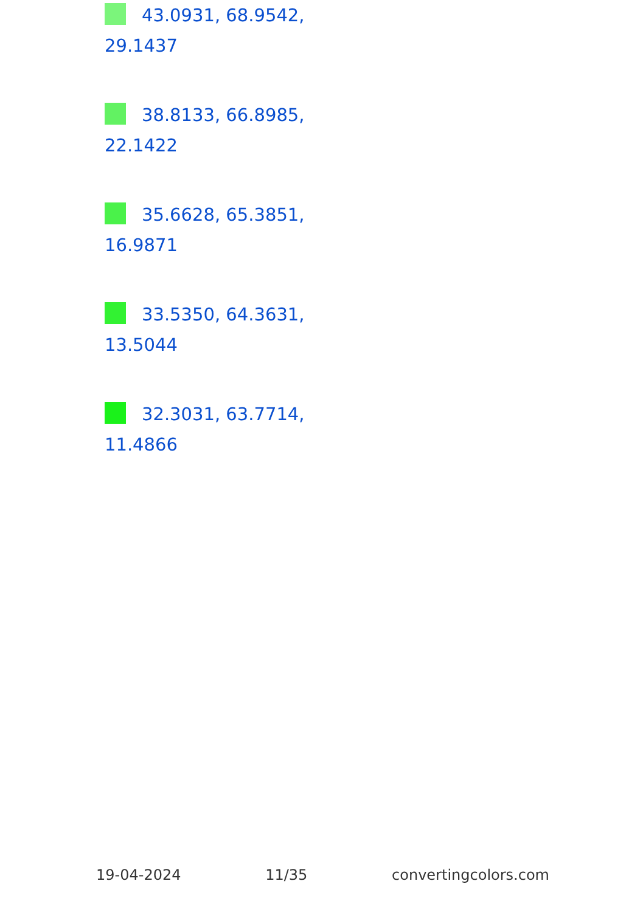43.0931, 68.9542, 29.1437
38.8133, 66.8985, 22.1422
35.6628, 65.3851, 16.9871
33.5350, 64.3631, 13.5044
32.3031, 63.7714, 11.4866
19-04-2024 11/35 convertingcolors.com